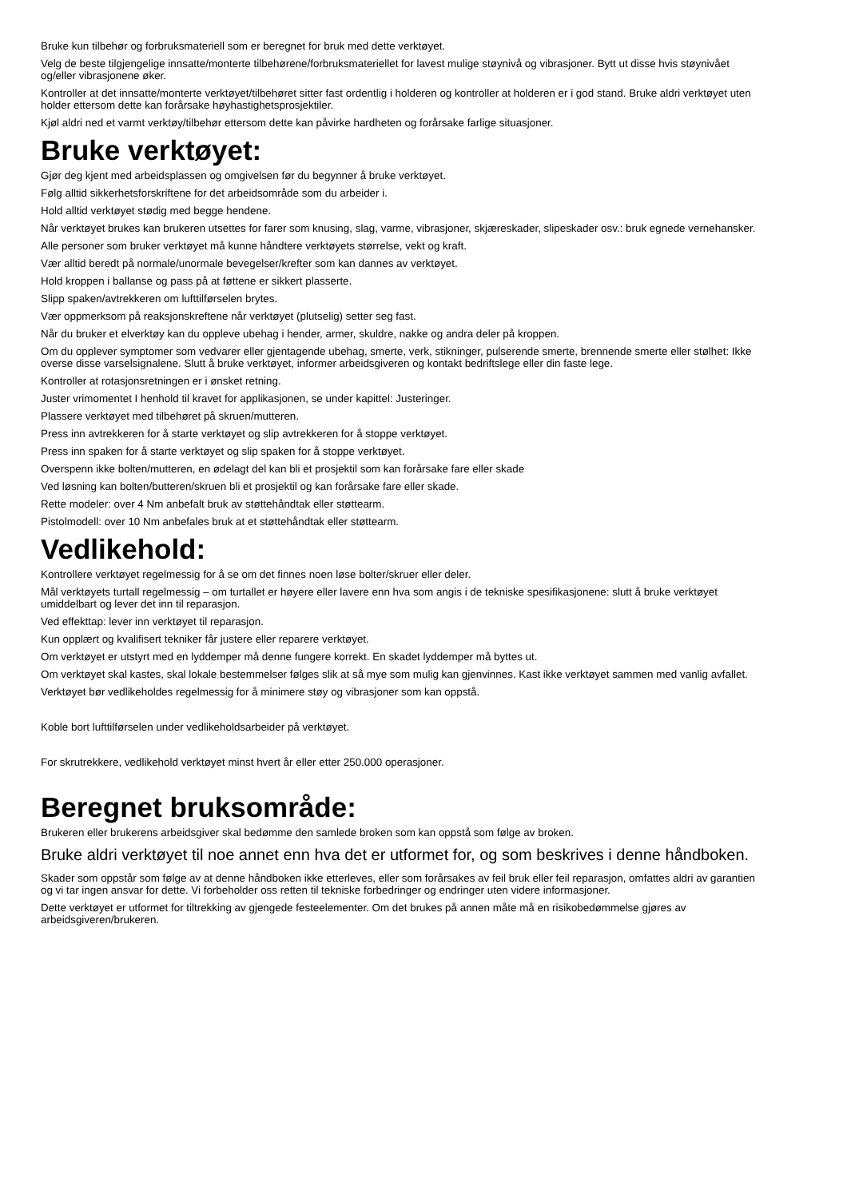Bruke kun tilbehør og forbruksmateriell som er beregnet for bruk med dette verktøyet.
Velg de beste tilgjengelige innsatte/monterte tilbehørene/forbruksmateriellet for lavest mulige støynivå og vibrasjoner. Bytt ut disse hvis støynivået og/eller vibrasjonene øker.
Kontroller at det innsatte/monterte verktøyet/tilbehøret sitter fast ordentlig i holderen og kontroller at holderen er i god stand. Bruke aldri verktøyet uten holder ettersom dette kan forårsake høyhastighetsprosjektiler.
Kjøl aldri ned et varmt verktøy/tilbehør ettersom dette kan påvirke hardheten og forårsake farlige situasjoner.
Bruke verktøyet:
Gjør deg kjent med arbeidsplassen og omgivelsen før du begynner å bruke verktøyet.
Følg alltid sikkerhetsforskriftene for det arbeidsområde som du arbeider i.
Hold alltid verktøyet stødig med begge hendene.
Når verktøyet brukes kan brukeren utsettes for farer som knusing, slag, varme, vibrasjoner, skjæreskader, slipeskader osv.: bruk egnede vernehansker.
Alle personer som bruker verktøyet må kunne håndtere verktøyets størrelse, vekt og kraft.
Vær alltid beredt på normale/unormale bevegelser/krefter som kan dannes av verktøyet.
Hold kroppen i ballanse og pass på at føttene er sikkert plasserte.
Slipp spaken/avtrekkeren om lufttilførselen brytes.
Vær oppmerksom på reaksjonskreftene når verktøyet (plutselig) setter seg fast.
Når du bruker et elverktøy kan du oppleve ubehag i hender, armer, skuldre, nakke og andra deler på kroppen.
Om du opplever symptomer som vedvarer eller gjentagende ubehag, smerte, verk, stikninger, pulserende smerte, brennende smerte eller stølhet: Ikke overse disse varselsignalene. Slutt å bruke verktøyet, informer arbeidsgiveren og kontakt bedriftslege eller din faste lege.
Kontroller at rotasjonsretningen er i ønsket retning.
Juster vrimomentet I henhold til kravet for applikasjonen, se under kapittel: Justeringer.
Plassere verktøyet med tilbehøret på skruen/mutteren.
Press inn avtrekkeren for å starte verktøyet og slip avtrekkeren for å stoppe verktøyet.
Press inn spaken for å starte verktøyet og slip spaken for å stoppe verktøyet.
Overspenn ikke bolten/mutteren, en ødelagt del kan bli et prosjektil som kan forårsake fare eller skade
Ved løsning kan bolten/butteren/skruen bli et prosjektil og kan forårsake fare eller skade.
Rette modeler: over 4 Nm anbefalt bruk av støttehåndtak eller støttearm.
Pistolmodell: over 10 Nm anbefales bruk at et støttehåndtak eller støttearm.
Vedlikehold:
Kontrollere verktøyet regelmessig for å se om det finnes noen løse bolter/skruer eller deler.
Mål verktøyets turtall regelmessig – om turtallet er høyere eller lavere enn hva som angis i de tekniske spesifikasjonene: slutt å bruke verktøyet umiddelbart og lever det inn til reparasjon.
Ved effekttap: lever inn verktøyet til reparasjon.
Kun opplært og kvalifisert tekniker får justere eller reparere verktøyet.
Om verktøyet er utstyrt med en lyddemper må denne fungere korrekt. En skadet lyddemper må byttes ut.
Om verktøyet skal kastes, skal lokale bestemmelser følges slik at så mye som mulig kan gjenvinnes. Kast ikke verktøyet sammen med vanlig avfallet.
Verktøyet bør vedlikeholdes regelmessig for å minimere støy og vibrasjoner som kan oppstå.
Koble bort lufttilførselen under vedlikeholdsarbeider på verktøyet.
For skrutrekkere, vedlikehold verktøyet minst hvert år eller etter 250.000 operasjoner.
Beregnet bruksområde:
Brukeren eller brukerens arbeidsgiver skal bedømme den samlede broken som kan oppstå som følge av broken.
Bruke aldri verktøyet til noe annet enn hva det er utformet for, og som beskrives i denne håndboken.
Skader som oppstår som følge av at denne håndboken ikke etterleves, eller som forårsakes av feil bruk eller feil reparasjon, omfattes aldri av garantien og vi tar ingen ansvar for dette. Vi forbeholder oss retten til tekniske forbedringer og endringer uten videre informasjoner.
Dette verktøyet er utformet for tiltrekking av gjengede festeelementer. Om det brukes på annen måte må en risikobedømmelse gjøres av arbeidsgiveren/brukeren.